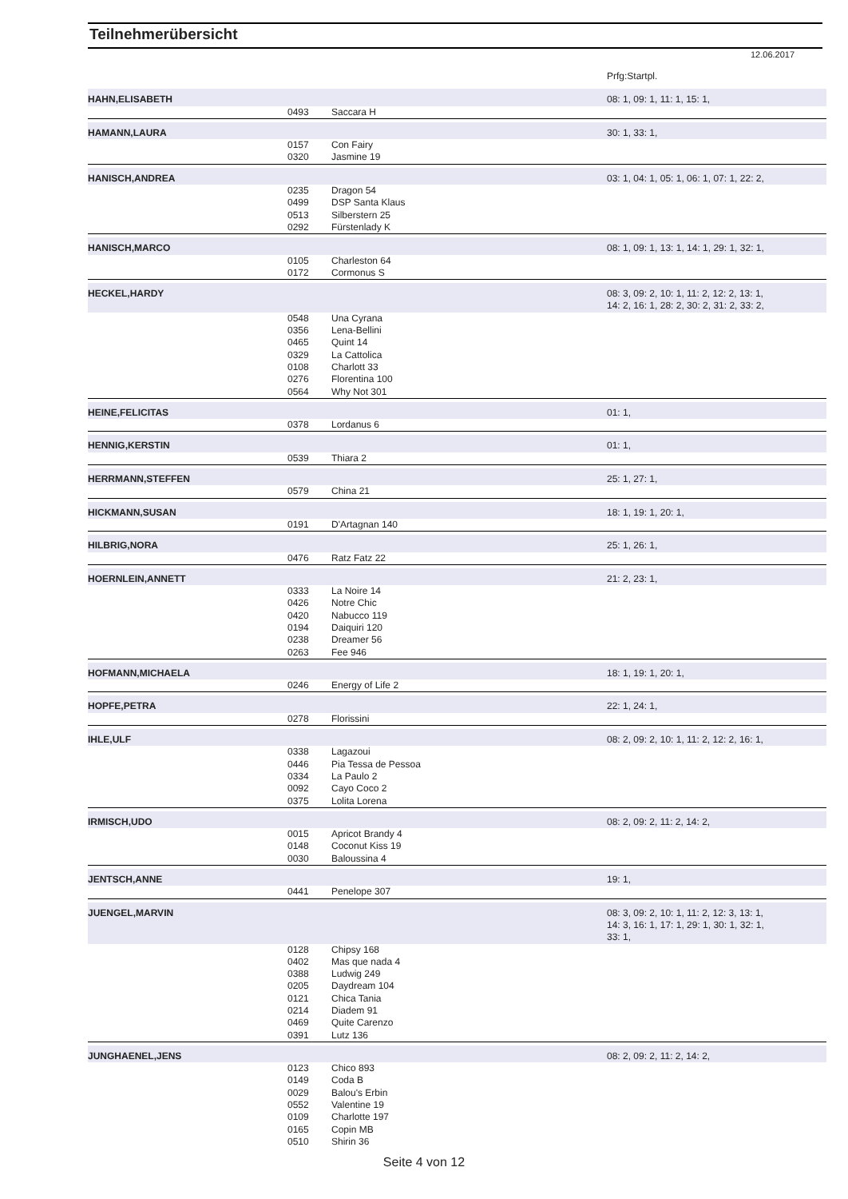Teilnehmerübersicht
12.06.2017
| | | | Prfg:Startpl. |
| HAHN,ELISABETH | | | 08: 1, 09: 1, 11: 1, 15: 1, |
| | 0493 | Saccara H | |
| HAMANN,LAURA | | | 30: 1, 33: 1, |
| | 0157 | Con Fairy | |
| | 0320 | Jasmine 19 | |
| HANISCH,ANDREA | | | 03: 1, 04: 1, 05: 1, 06: 1, 07: 1, 22: 2, |
| | 0235 | Dragon 54 | |
| | 0499 | DSP Santa Klaus | |
| | 0513 | Silberstern 25 | |
| | 0292 | Fürstenlady K | |
| HANISCH,MARCO | | | 08: 1, 09: 1, 13: 1, 14: 1, 29: 1, 32: 1, |
| | 0105 | Charleston 64 | |
| | 0172 | Cormonus S | |
| HECKEL,HARDY | | | 08: 3, 09: 2, 10: 1, 11: 2, 12: 2, 13: 1, 14: 2, 16: 1, 28: 2, 30: 2, 31: 2, 33: 2, |
| | 0548 | Una Cyrana | |
| | 0356 | Lena-Bellini | |
| | 0465 | Quint 14 | |
| | 0329 | La Cattolica | |
| | 0108 | Charlott 33 | |
| | 0276 | Florentina 100 | |
| | 0564 | Why Not 301 | |
| HEINE,FELICITAS | | | 01: 1, |
| | 0378 | Lordanus 6 | |
| HENNIG,KERSTIN | | | 01: 1, |
| | 0539 | Thiara 2 | |
| HERRMANN,STEFFEN | | | 25: 1, 27: 1, |
| | 0579 | China 21 | |
| HICKMANN,SUSAN | | | 18: 1, 19: 1, 20: 1, |
| | 0191 | D'Artagnan 140 | |
| HILBRIG,NORA | | | 25: 1, 26: 1, |
| | 0476 | Ratz Fatz 22 | |
| HOERNLEIN,ANNETT | | | 21: 2, 23: 1, |
| | 0333 | La Noire 14 | |
| | 0426 | Notre Chic | |
| | 0420 | Nabucco 119 | |
| | 0194 | Daiquiri 120 | |
| | 0238 | Dreamer 56 | |
| | 0263 | Fee 946 | |
| HOFMANN,MICHAELA | | | 18: 1, 19: 1, 20: 1, |
| | 0246 | Energy of Life 2 | |
| HOPFE,PETRA | | | 22: 1, 24: 1, |
| | 0278 | Florissini | |
| IHLE,ULF | | | 08: 2, 09: 2, 10: 1, 11: 2, 12: 2, 16: 1, |
| | 0338 | Lagazoui | |
| | 0446 | Pia Tessa de Pessoa | |
| | 0334 | La Paulo 2 | |
| | 0092 | Cayo Coco 2 | |
| | 0375 | Lolita Lorena | |
| IRMISCH,UDO | | | 08: 2, 09: 2, 11: 2, 14: 2, |
| | 0015 | Apricot Brandy 4 | |
| | 0148 | Coconut Kiss 19 | |
| | 0030 | Baloussina 4 | |
| JENTSCH,ANNE | | | 19: 1, |
| | 0441 | Penelope 307 | |
| JUENGEL,MARVIN | | | 08: 3, 09: 2, 10: 1, 11: 2, 12: 3, 13: 1, 14: 3, 16: 1, 17: 1, 29: 1, 30: 1, 32: 1, 33: 1, |
| | 0128 | Chipsy 168 | |
| | 0402 | Mas que nada 4 | |
| | 0388 | Ludwig 249 | |
| | 0205 | Daydream 104 | |
| | 0121 | Chica Tania | |
| | 0214 | Diadem 91 | |
| | 0469 | Quite Carenzo | |
| | 0391 | Lutz 136 | |
| JUNGHAENEL,JENS | | | 08: 2, 09: 2, 11: 2, 14: 2, |
| | 0123 | Chico 893 | |
| | 0149 | Coda B | |
| | 0029 | Balou's Erbin | |
| | 0552 | Valentine 19 | |
| | 0109 | Charlotte 197 | |
| | 0165 | Copin MB | |
| | 0510 | Shirin 36 | |
Seite 4 von 12